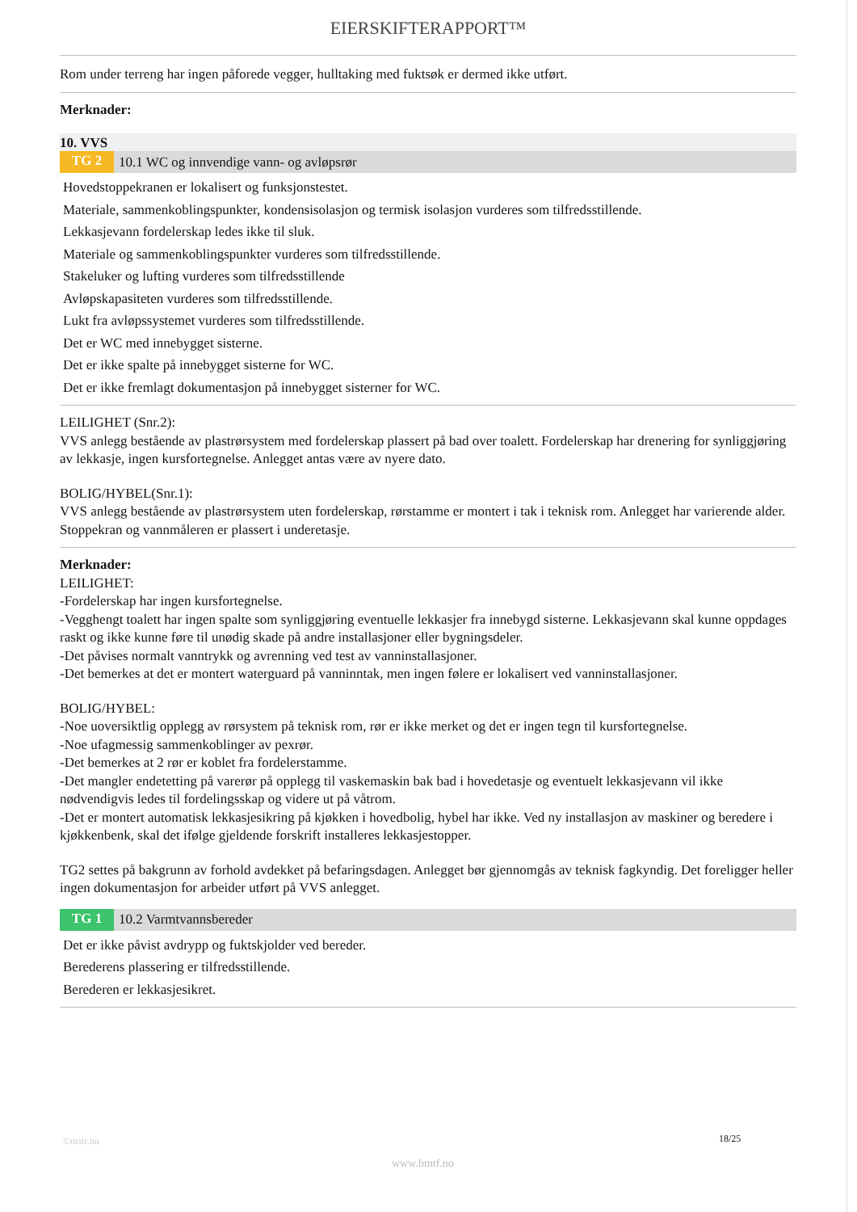EIERSKIFTERAPPORT™
Rom under terreng har ingen påforede vegger, hulltaking med fuktsøk er dermed ikke utført.
Merknader:
10. VVS
TG 2
10.1 WC og innvendige vann- og avløpsrør
Hovedstoppekranen er lokalisert og funksjonstestet.
Materiale, sammenkoblingspunkter, kondensisolasjon og termisk isolasjon vurderes som tilfredsstillende.
Lekkasjevann fordelerskap ledes ikke til sluk.
Materiale og sammenkoblingspunkter vurderes som tilfredsstillende.
Stakeluker og lufting vurderes som tilfredsstillende
Avløpskapasiteten vurderes som tilfredsstillende.
Lukt fra avløpssystemet vurderes som tilfredsstillende.
Det er WC med innebygget sisterne.
Det er ikke spalte på innebygget sisterne for WC.
Det er ikke fremlagt dokumentasjon på innebygget sisterner for WC.
LEILIGHET (Snr.2):
VVS anlegg bestående av plastrørsystem med fordelerskap plassert på bad over toalett. Fordelerskap har drenering for synliggjøring av lekkasje, ingen kursfortegnelse. Anlegget antas være av nyere dato.
BOLIG/HYBEL(Snr.1):
VVS anlegg bestående av plastrørsystem uten fordelerskap, rørstamme er montert i tak i teknisk rom. Anlegget har varierende alder. Stoppekran og vannmåleren er plassert i underetasje.
Merknader:
LEILIGHET:
-Fordelerskap har ingen kursfortegnelse.
-Vegghengt toalett har ingen spalte som synliggjøring eventuelle lekkasjer fra innebygd sisterne. Lekkasjevann skal kunne oppdages raskt og ikke kunne føre til unødig skade på andre installasjoner eller bygningsdeler.
-Det påvises normalt vanntrykk og avrenning ved test av vanninstallasjoner.
-Det bemerkes at det er montert waterguard på vanninntak, men ingen følere er lokalisert ved vanninstallasjoner.
BOLIG/HYBEL:
-Noe uoversiktlig opplegg av rørsystem på teknisk rom, rør er ikke merket og det er ingen tegn til kursfortegnelse.
-Noe ufagmessig sammenkoblinger av pexrør.
-Det bemerkes at 2 rør er koblet fra fordelerstamme.
-Det mangler endetetting på varerør på opplegg til vaskemaskin bak bad i hovedetasje og eventuelt lekkasjevann vil ikke nødvendigvis ledes til fordelingsskap og videre ut på våtrom.
-Det er montert automatisk lekkasjesikring på kjøkken i hovedbolig, hybel har ikke. Ved ny installasjon av maskiner og beredere i kjøkkenbenk, skal det ifølge gjeldende forskrift installeres lekkasjestopper.
TG2 settes på bakgrunn av forhold avdekket på befaringsdagen. Anlegget bør gjennomgås av teknisk fagkyndig. Det foreligger heller ingen dokumentasjon for arbeider utført på VVS anlegget.
TG 1
10.2 Varmtvannsbereder
Det er ikke påvist avdrypp og fuktskjolder ved bereder.
Berederens plassering er tilfredsstillende.
Berederen er lekkasjesikret.
©mstr.no 18/25
www.bmtf.no